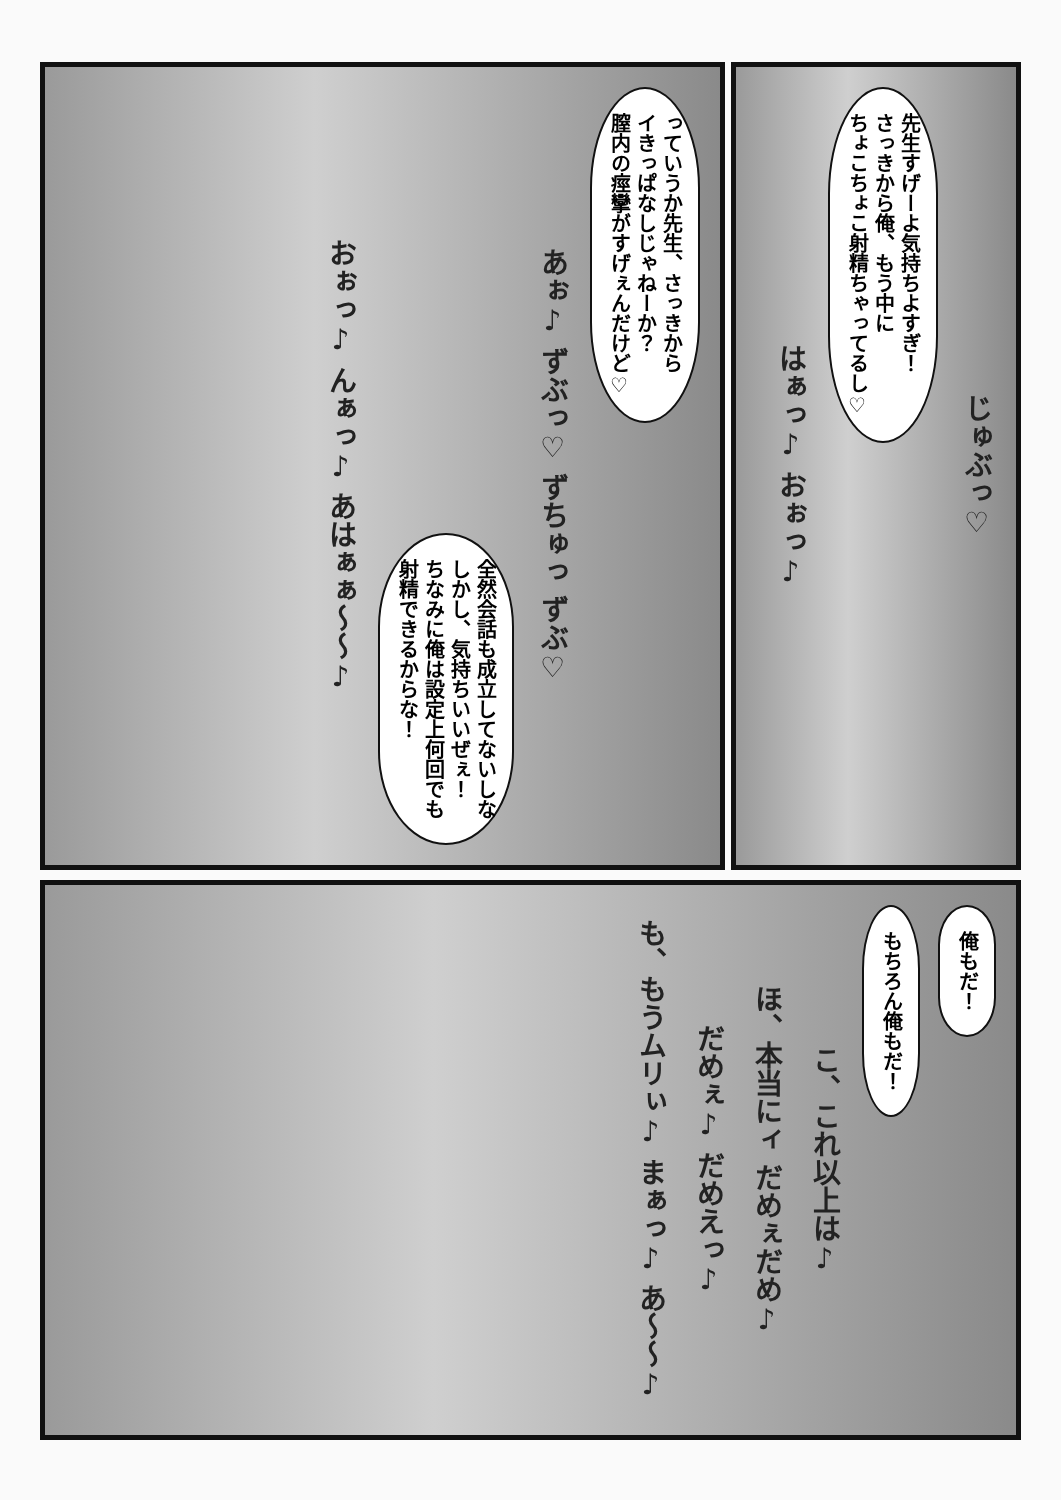っていうか先生、さっきから
イきっぱなしじゃねーか？
膣内の痙攣がすげぇんだけど♡
あぉ♪ ずぶっ♡ ずちゅっ ずぶ♡
全然会話も成立してないしな
しかし、気持ちいいぜぇ！
ちなみに俺は設定上何回でも
射精できるからな！
おぉっ♪ んぁっ♪ あはぁぁ～～♪
じゅぶっ♡
先生すげーよ気持ちよすぎ！
さっきから俺、もう中に
ちょこちょこ射精ちゃってるし♡
はぁっ♪ おぉっ♪
俺もだ！
もちろん俺もだ！
こ、これ以上は♪
ほ、本当にィ だめぇだめ♪
だめぇ♪ だめえっ♪
も、もうムリぃ♪ まぁっ♪ あ～～♪